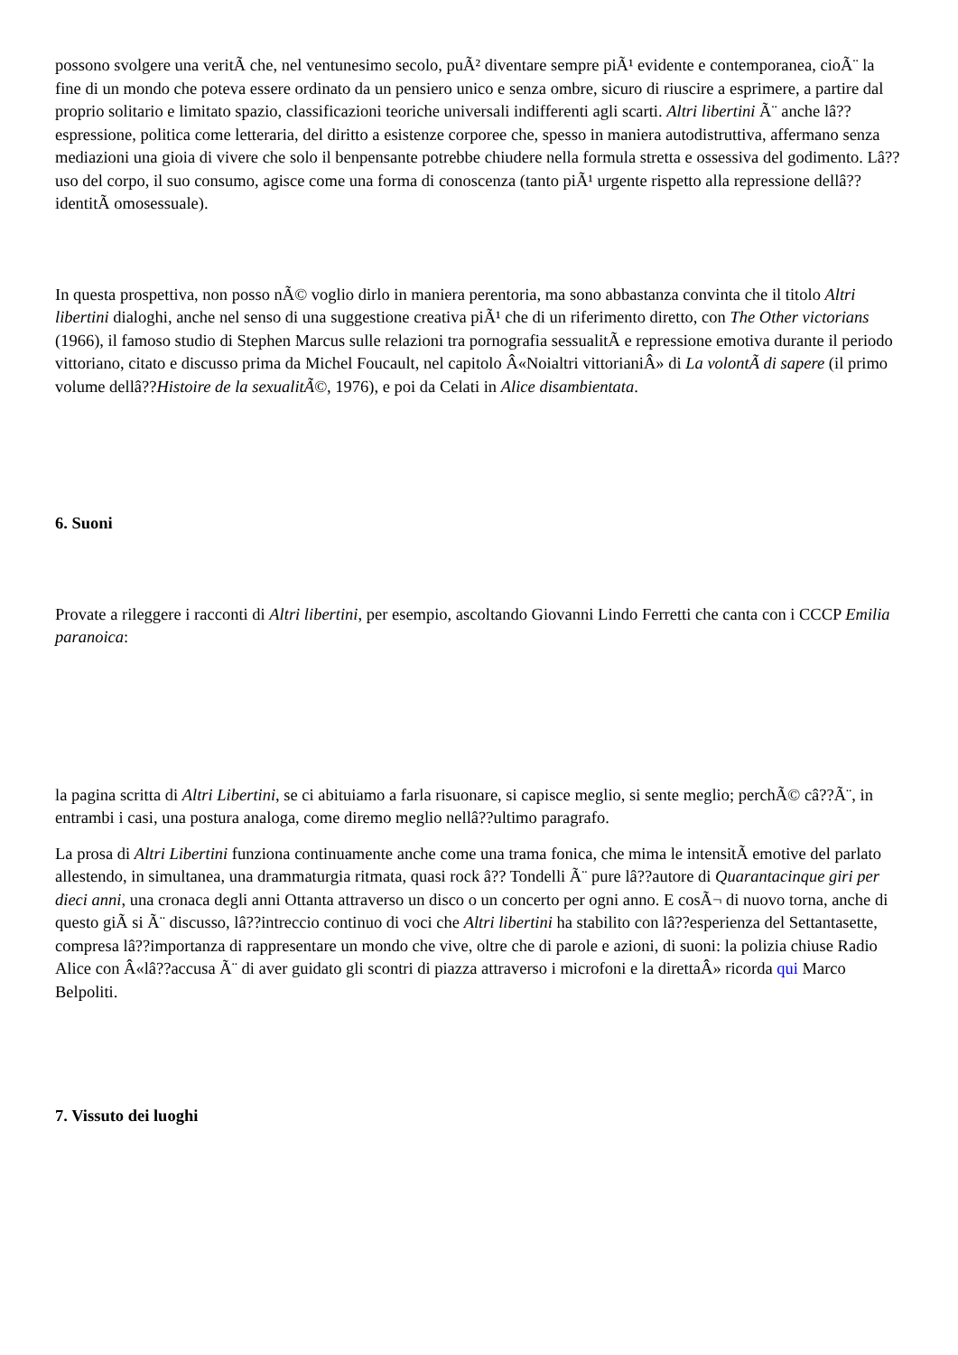possono svolgere una veritÃ che, nel ventunesimo secolo, puÃ² diventare sempre piÃ¹ evidente e contemporanea, cioÃ¨ la fine di un mondo che poteva essere ordinato da un pensiero unico e senza ombre, sicuro di riuscire a esprimere, a partire dal proprio solitario e limitato spazio, classificazioni teoriche universali indifferenti agli scarti. Altri libertini Ã¨ anche lâ??espressione, politica come letteraria, del diritto a esistenze corporee che, spesso in maniera autodistruttiva, affermano senza mediazioni una gioia di vivere che solo il benpensante potrebbe chiudere nella formula stretta e ossessiva del godimento. Lâ??uso del corpo, il suo consumo, agisce come una forma di conoscenza (tanto piÃ¹ urgente rispetto alla repressione dellâ??identitÃ omosessuale).
In questa prospettiva, non posso nÃ© voglio dirlo in maniera perentoria, ma sono abbastanza convinta che il titolo Altri libertini dialoghi, anche nel senso di una suggestione creativa piÃ¹ che di un riferimento diretto, con The Other victorians (1966), il famoso studio di Stephen Marcus sulle relazioni tra pornografia sessualitÃ e repressione emotiva durante il periodo vittoriano, citato e discusso prima da Michel Foucault, nel capitolo Â«Noialtri vittorianiÂ» di La volontÃ di sapere (il primo volume dellâ??Histoire de la sexualitÃ©, 1976), e poi da Celati in Alice disambientata.
6. Suoni
Provate a rileggere i racconti di Altri libertini, per esempio, ascoltando Giovanni Lindo Ferretti che canta con i CCCP Emilia paranoica:
la pagina scritta di Altri Libertini, se ci abituiamo a farla risuonare, si capisce meglio, si sente meglio; perchÃ© câ??Ã¨, in entrambi i casi, una postura analoga, come diremo meglio nellâ??ultimo paragrafo.
La prosa di Altri Libertini funziona continuamente anche come una trama fonica, che mima le intensitÃ emotive del parlato allestendo, in simultanea, una drammaturgia ritmata, quasi rock â?? Tondelli Ã¨ pure lâ??autore di Quarantacinque giri per dieci anni, una cronaca degli anni Ottanta attraverso un disco o un concerto per ogni anno. E cosÃ¬ di nuovo torna, anche di questo giÃ si Ã¨ discusso, lâ??intreccio continuo di voci che Altri libertini ha stabilito con lâ??esperienza del Settantasette, compresa lâ??importanza di rappresentare un mondo che vive, oltre che di parole e azioni, di suoni: la polizia chiuse Radio Alice con Â«lâ??accusa Ã¨ di aver guidato gli scontri di piazza attraverso i microfoni e la direttaÂ» ricorda qui Marco Belpoliti.
7. Vissuto dei luoghi